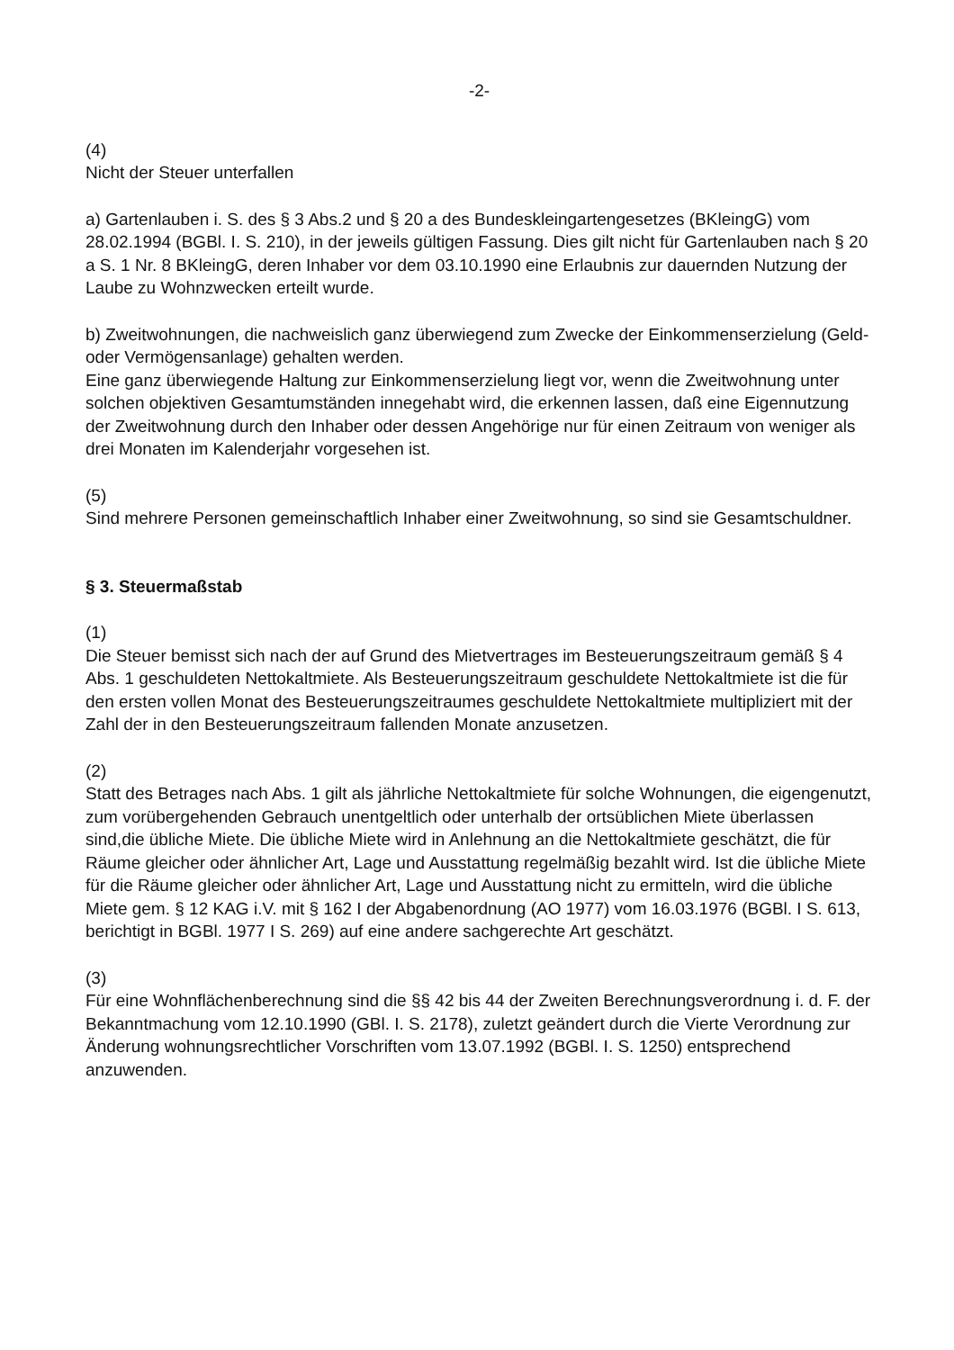-2-
(4)
Nicht der Steuer unterfallen
a) Gartenlauben i. S. des § 3 Abs.2 und § 20 a des Bundeskleingartengesetzes (BKleingG) vom 28.02.1994 (BGBl. I. S. 210), in der jeweils gültigen Fassung. Dies gilt nicht für Gartenlauben nach § 20 a S. 1 Nr. 8 BKleingG, deren Inhaber vor dem 03.10.1990 eine Erlaubnis zur dauernden Nutzung der Laube zu Wohnzwecken erteilt wurde.
b) Zweitwohnungen, die nachweislich ganz überwiegend zum Zwecke der Einkommenserzielung (Geld- oder Vermögensanlage) gehalten werden.
Eine ganz überwiegende Haltung zur Einkommenserzielung liegt vor, wenn die Zweitwohnung unter solchen objektiven Gesamtumständen innegehabt wird, die erkennen lassen, daß eine Eigennutzung der Zweitwohnung durch den Inhaber oder dessen Angehörige nur für einen Zeitraum von weniger als drei Monaten im Kalenderjahr vorgesehen ist.
(5)
Sind mehrere Personen gemeinschaftlich Inhaber einer Zweitwohnung, so sind sie Gesamtschuldner.
§ 3. Steuermaßstab
(1)
Die Steuer bemisst sich nach der auf Grund des Mietvertrages im Besteuerungszeitraum gemäß § 4 Abs. 1 geschuldeten Nettokaltmiete. Als Besteuerungszeitraum geschuldete Nettokaltmiete ist die für den ersten vollen Monat des Besteuerungszeitraumes geschuldete Nettokaltmiete multipliziert mit der Zahl der in den Besteuerungszeitraum fallenden Monate anzusetzen.
(2)
Statt des Betrages nach Abs. 1 gilt als jährliche Nettokaltmiete für solche Wohnungen, die eigengenutzt, zum vorübergehenden Gebrauch unentgeltlich oder unterhalb der ortsüblichen Miete überlassen sind,die übliche Miete. Die übliche Miete wird in Anlehnung an die Nettokaltmiete geschätzt, die für Räume gleicher oder ähnlicher Art, Lage und Ausstattung regelmäßig bezahlt wird. Ist die übliche Miete für die Räume gleicher oder ähnlicher Art, Lage und Ausstattung nicht zu ermitteln, wird die übliche Miete gem. § 12 KAG i.V. mit § 162 I der Abgabenordnung (AO 1977) vom 16.03.1976 (BGBl. I S. 613, berichtigt in BGBl. 1977 I S. 269) auf eine andere sachgerechte Art geschätzt.
(3)
Für eine Wohnflächenberechnung sind die §§ 42 bis 44 der Zweiten Berechnungsverordnung i. d. F. der Bekanntmachung vom 12.10.1990 (GBl. I. S. 2178), zuletzt geändert durch die Vierte Verordnung zur Änderung wohnungsrechtlicher Vorschriften vom 13.07.1992 (BGBl. I. S. 1250) entsprechend anzuwenden.